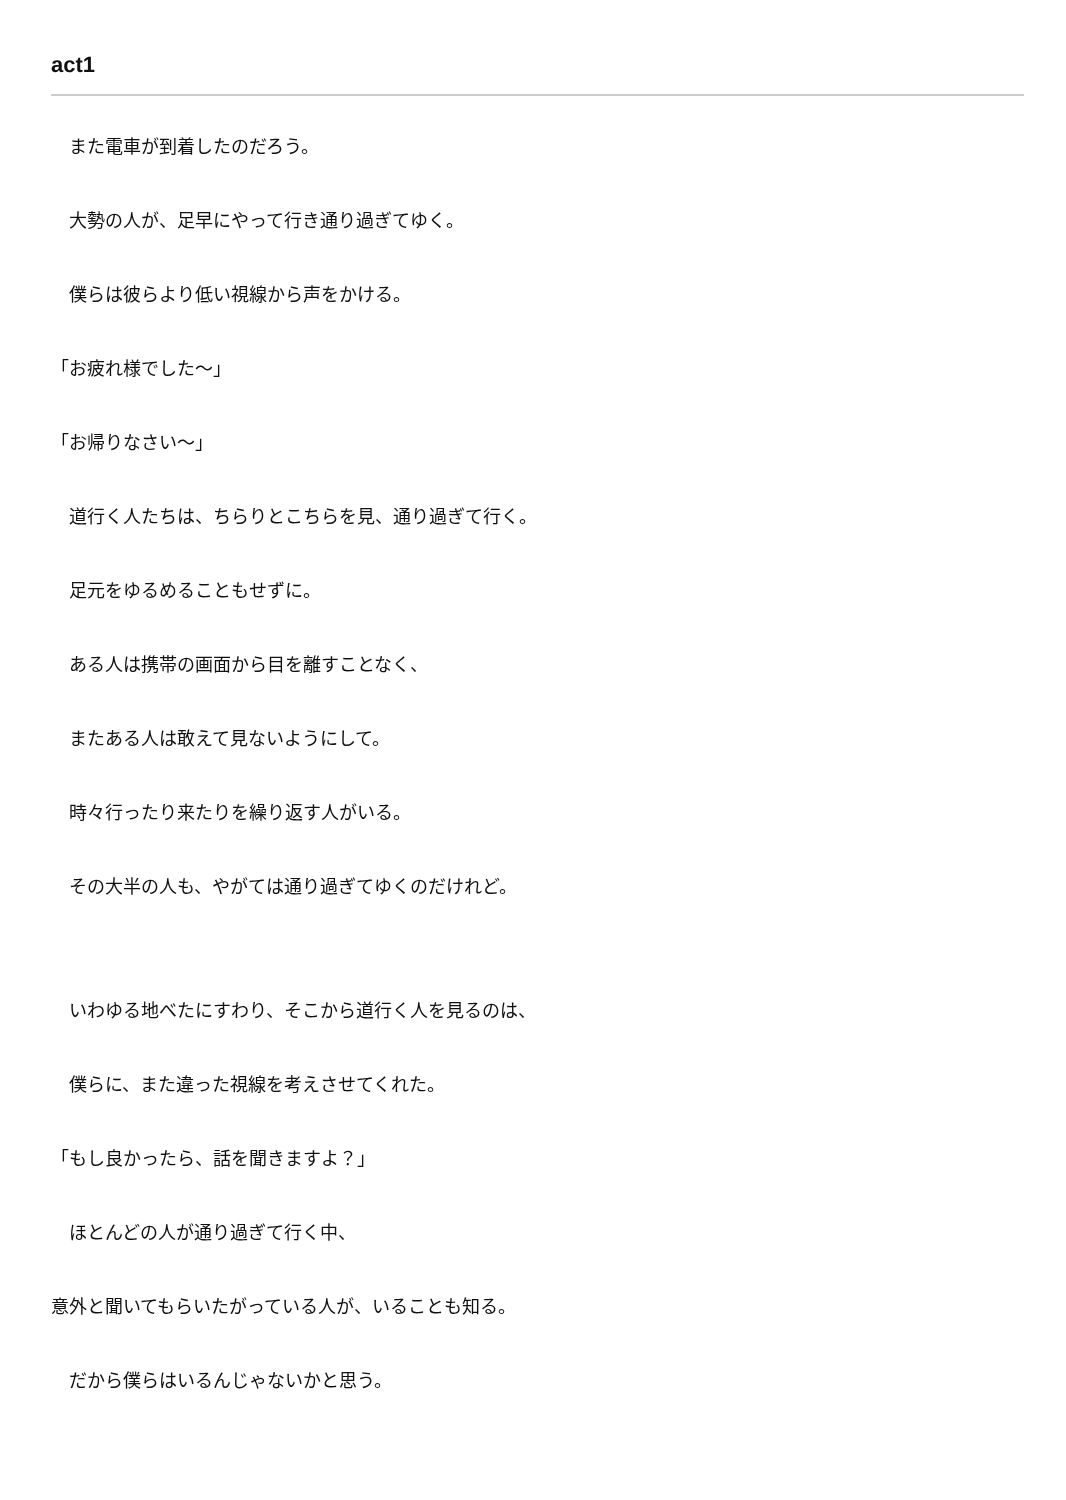act1
　また電車が到着したのだろう。
　大勢の人が、足早にやって行き通り過ぎてゆく。
　僕らは彼らより低い視線から声をかける。
「お疲れ様でした～」
「お帰りなさい～」
　道行く人たちは、ちらりとこちらを見、通り過ぎて行く。
　足元をゆるめることもせずに。
　ある人は携帯の画面から目を離すことなく、
　またある人は敢えて見ないようにして。
　時々行ったり来たりを繰り返す人がいる。
　その大半の人も、やがては通り過ぎてゆくのだけれど。
　いわゆる地べたにすわり、そこから道行く人を見るのは、
　僕らに、また違った視線を考えさせてくれた。
「もし良かったら、話を聞きますよ？」
　ほとんどの人が通り過ぎて行く中、
意外と聞いてもらいたがっている人が、いることも知る。
　だから僕らはいるんじゃないかと思う。